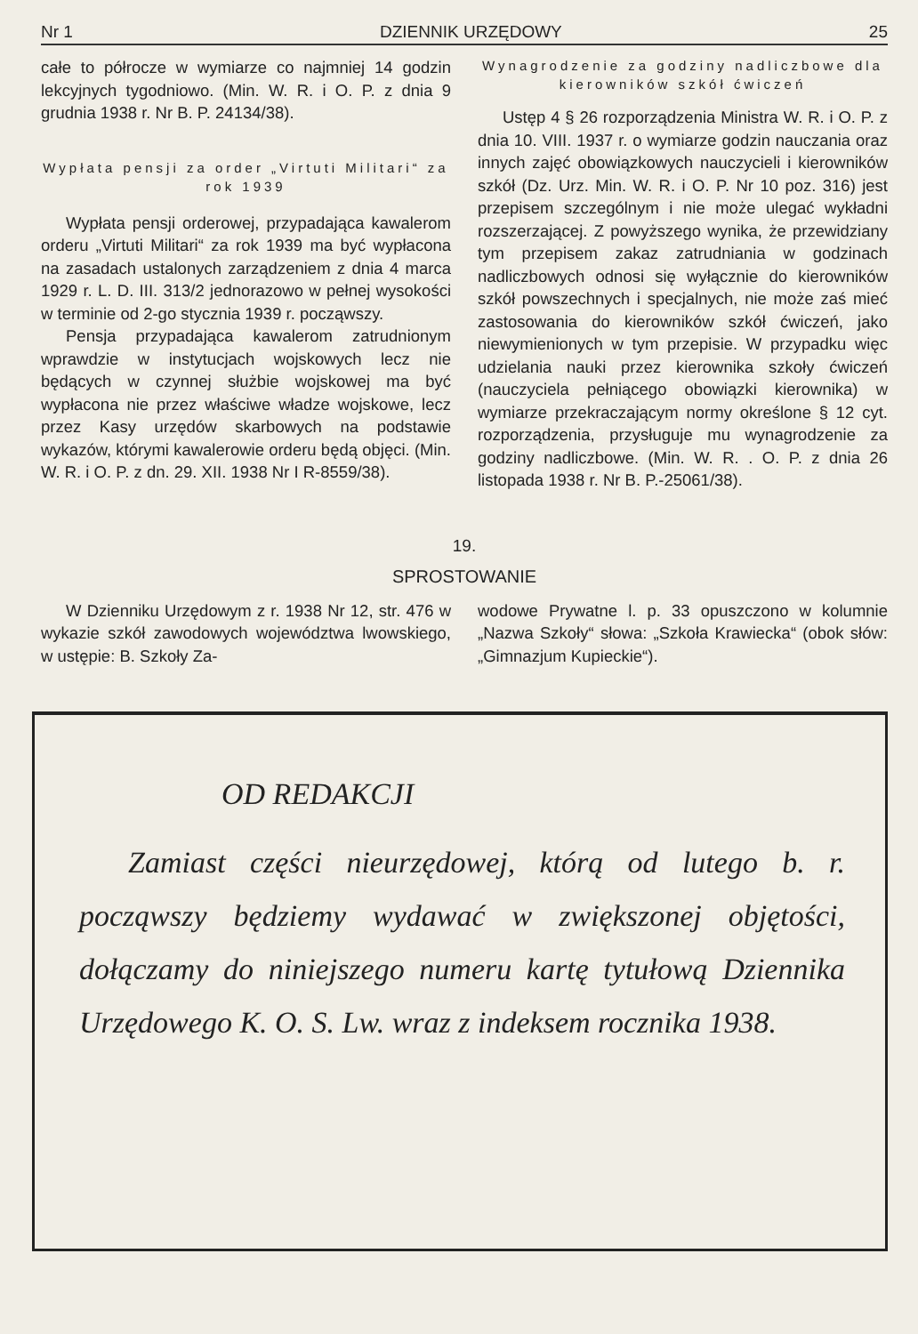Nr 1 DZIENNIK URZĘDOWY 25
całe to półrocze w wymiarze co najmniej 14 godzin lekcyjnych tygodniowo. (Min. W. R. i O. P. z dnia 9 grudnia 1938 r. Nr B. P. 24134/38).
Wypłata pensji za order „Virtuti Militari“ za rok 1939
Wypłata pensji orderowej, przypadająca kawalerom orderu „Virtuti Militari“ za rok 1939 ma być wypłacona na zasadach ustalonych zarządzeniem z dnia 4 marca 1929 r. L. D. III. 313/2 jednorazowo w pełnej wysokości w terminie od 2-go stycznia 1939 r. począwszy.
Pensja przypadająca kawalerom zatrudnionym wprawdzie w instytucjach wojskowych lecz nie będących w czynnej służbie wojskowej ma być wypłacona nie przez właściwe władze wojskowe, lecz przez Kasy urzędów skarbowych na podstawie wykazów, którymi kawalerowie orderu będą objęci. (Min. W. R. i O. P. z dn. 29. XII. 1938 Nr I R-8559/38).
Wynagrodzenie za godziny nadliczbowe dla kierowników szkół ćwiczeń
Ustęp 4 § 26 rozporządzenia Ministra W. R. i O. P. z dnia 10. VIII. 1937 r. o wymiarze godzin nauczania oraz innych zajęć obowiązkowych nauczycieli i kierowników szkół (Dz. Urz. Min. W. R. i O. P. Nr 10 poz. 316) jest przepisem szczególnym i nie może ulegać wykładni rozszerzającej. Z powyższego wynika, że przewidziany tym przepisem zakaz zatrudniania w godzinach nadliczbowych odnosi się wyłącznie do kierowników szkół powszechnych i specjalnych, nie może zaś mieć zastosowania do kierowników szkół ćwiczeń, jako niewymienionych w tym przepisie. W przypadku więc udzielania nauki przez kierownika szkoły ćwiczeń (nauczyciela pełniącego obowiązki kierownika) w wymiarze przekraczającym normy określone § 12 cyt. rozporządzenia, przysługuje mu wynagrodzenie za godziny nadliczbowe. (Min. W. R. . O. P. z dnia 26 listopada 1938 r. Nr B. P.-25061/38).
19.
SPROSTOWANIE
W Dzienniku Urzędowym z r. 1938 Nr 12, str. 476 w wykazie szkół zawodowych województwa lwowskiego, w ustępie: B. Szkoły Za-
wodowe Prywatne l. p. 33 opuszczono w kolumnie „Nazwa Szkoły“ słowa: „Szkoła Krawiecka“ (obok słów: „Gimnazjum Kupieckie“).
OD REDAKCJI
Zamiast części nieurzędowej, którą od lutego b. r. począwszy będziemy wydawać w zwiększonej objętości, dołączamy do niniejszego numeru kartę tytułową Dziennika Urzędowego K. O. S. Lw. wraz z indeksem rocznika 1938.